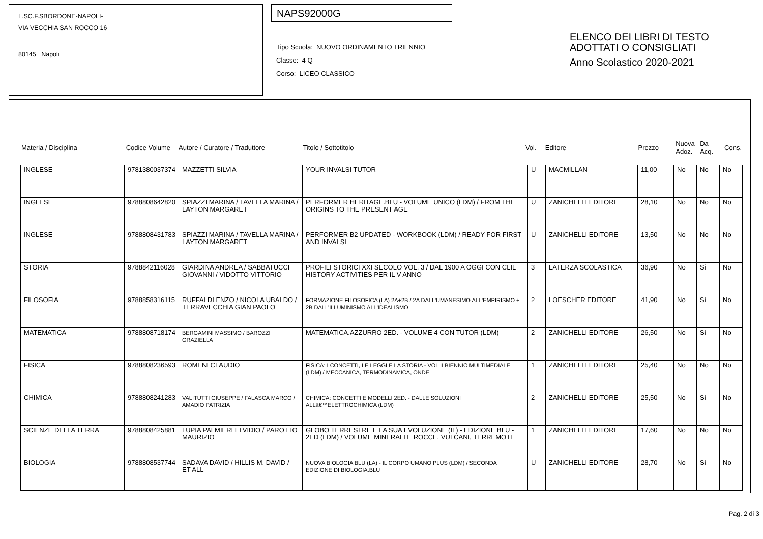L.SC.F.SBORDONE-NAPOLI-
VIA VECCHIA SAN ROCCO 16
80145 Napoli
NAPS92000G
Tipo Scuola: NUOVO ORDINAMENTO TRIENNIO
Classe: 4 Q
Corso: LICEO CLASSICO
ELENCO DEI LIBRI DI TESTO
ADOTTATI O CONSIGLIATI
Anno Scolastico 2020-2021
| Materia / Disciplina | Codice Volume | Autore / Curatore / Traduttore | Titolo / Sottotitolo | Vol. | Editore | Prezzo | Nuova Adoz. | Da Acq. | Cons. |
| INGLESE | 9781380037374 | MAZZETTI SILVIA | YOUR INVALSI TUTOR | U | MACMILLAN | 11,00 | No | No | No |
| INGLESE | 9788808642820 | SPIAZZI MARINA / TAVELLA MARINA / LAYTON MARGARET | PERFORMER HERITAGE.BLU - VOLUME UNICO (LDM) / FROM THE ORIGINS TO THE PRESENT AGE | U | ZANICHELLI EDITORE | 28,10 | No | No | No |
| INGLESE | 9788808431783 | SPIAZZI MARINA / TAVELLA MARINA / LAYTON MARGARET | PERFORMER B2 UPDATED - WORKBOOK (LDM) / READY FOR FIRST AND INVALSI | U | ZANICHELLI EDITORE | 13,50 | No | No | No |
| STORIA | 9788842116028 | GIARDINA ANDREA / SABBATUCCI GIOVANNI / VIDOTTO VITTORIO | PROFILI STORICI XXI SECOLO VOL. 3 / DAL 1900 A OGGI CON CLIL HISTORY ACTIVITIES PER IL V ANNO | 3 | LATERZA SCOLASTICA | 36,90 | No | Si | No |
| FILOSOFIA | 9788858316115 | RUFFALDI ENZO / NICOLA UBALDO / TERRAVECCHIA GIAN PAOLO | FORMAZIONE FILOSOFICA (LA) 2A+2B / 2A DALL'UMANESIMO ALL'EMPIRISMO + 2B DALL'ILLUMINISMO ALL'IDEALISMO | 2 | LOESCHER EDITORE | 41,90 | No | Si | No |
| MATEMATICA | 9788808718174 | BERGAMINI MASSIMO / BAROZZI GRAZIELLA | MATEMATICA.AZZURRO 2ED. - VOLUME 4 CON TUTOR (LDM) | 2 | ZANICHELLI EDITORE | 26,50 | No | Si | No |
| FISICA | 9788808236593 | ROMENI CLAUDIO | FISICA: I CONCETTI, LE LEGGI E LA STORIA - VOL II BIENNIO MULTIMEDIALE (LDM) / MECCANICA, TERMODINAMICA, ONDE | 1 | ZANICHELLI EDITORE | 25,40 | No | No | No |
| CHIMICA | 9788808241283 | VALITUTTI GIUSEPPE / FALASCA MARCO / AMADIO PATRIZIA | CHIMICA: CONCETTI E MODELLI 2ED. - DALLE SOLUZIONI ALLâ€™ELETTROCHIMICA (LDM) | 2 | ZANICHELLI EDITORE | 25,50 | No | Si | No |
| SCIENZE DELLA TERRA | 9788808425881 | LUPIA PALMIERI ELVIDIO / PAROTTO MAURIZIO | GLOBO TERRESTRE E LA SUA EVOLUZIONE (IL) - EDIZIONE BLU - 2ED (LDM) / VOLUME MINERALI E ROCCE, VULCANI, TERREMOTI | 1 | ZANICHELLI EDITORE | 17,60 | No | No | No |
| BIOLOGIA | 9788808537744 | SADAVA DAVID / HILLIS M. DAVID / ET ALL | NUOVA BIOLOGIA BLU (LA) - IL CORPO UMANO PLUS (LDM) / SECONDA EDIZIONE DI BIOLOGIA.BLU | U | ZANICHELLI EDITORE | 28,70 | No | Si | No |
Pag. 2 di 3